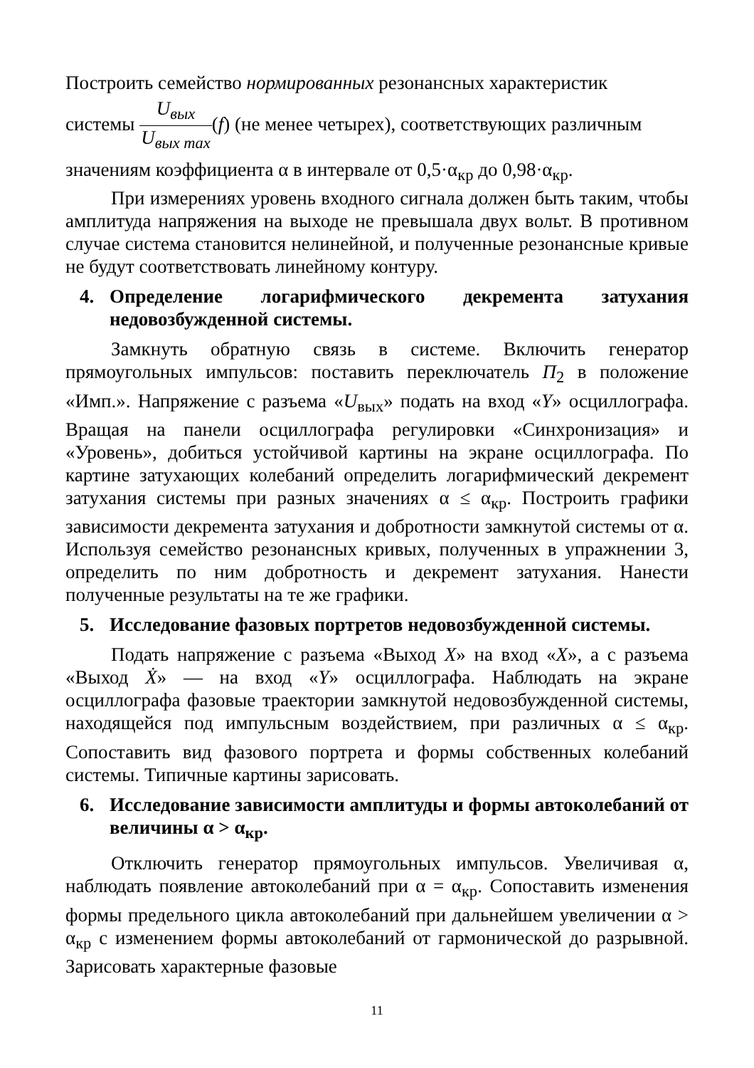Построить семейство нормированных резонансных характеристик
системы U<sub>вых</sub> U<sub>вых max</sub>(f) (не менее четырех), соответствующих различным
значениям коэффициента α в интервале от 0,5·α<sub>кр</sub> до 0,98·α<sub>кр</sub>.
При измерениях уровень входного сигнала должен быть таким, чтобы амплитуда напряжения на выходе не превышала двух вольт. В противном случае система становится нелинейной, и полученные резонансные кривые не будут соответствовать линейному контуру.
4. Определение логарифмического декремента затухания недовозбужденной системы.
Замкнуть обратную связь в системе. Включить генератор прямоугольных импульсов: поставить переключатель П<sub>2</sub> в положение «Имп.». Напряжение с разъема «U<sub>вых</sub>» подать на вход «Y» осциллографа. Вращая на панели осциллографа регулировки «Синхронизация» и «Уровень», добиться устойчивой картины на экране осциллографа. По картине затухающих колебаний определить логарифмический декремент затухания системы при разных значениях α ≤ α<sub>кр</sub>. Построить графики зависимости декремента затухания и добротности замкнутой системы от α. Используя семейство резонансных кривых, полученных в упражнении 3, определить по ним добротность и декремент затухания. Нанести полученные результаты на те же графики.
5. Исследование фазовых портретов недовозбужденной системы.
Подать напряжение с разъема «Выход X» на вход «X», а с разъема «Выход Ẋ» — на вход «Y» осциллографа. Наблюдать на экране осциллографа фазовые траектории замкнутой недовозбужденной системы, находящейся под импульсным воздействием, при различных α ≤ α<sub>кр</sub>. Сопоставить вид фазового портрета и формы собственных колебаний системы. Типичные картины зарисовать.
6. Исследование зависимости амплитуды и формы автоколебаний от величины α > α<sub>кр</sub>.
Отключить генератор прямоугольных импульсов. Увеличивая α, наблюдать появление автоколебаний при α = α<sub>кр</sub>. Сопоставить изменения формы предельного цикла автоколебаний при дальнейшем увеличении α > α<sub>кр</sub> с изменением формы автоколебаний от гармонической до разрывной. Зарисовать характерные фазовые
11